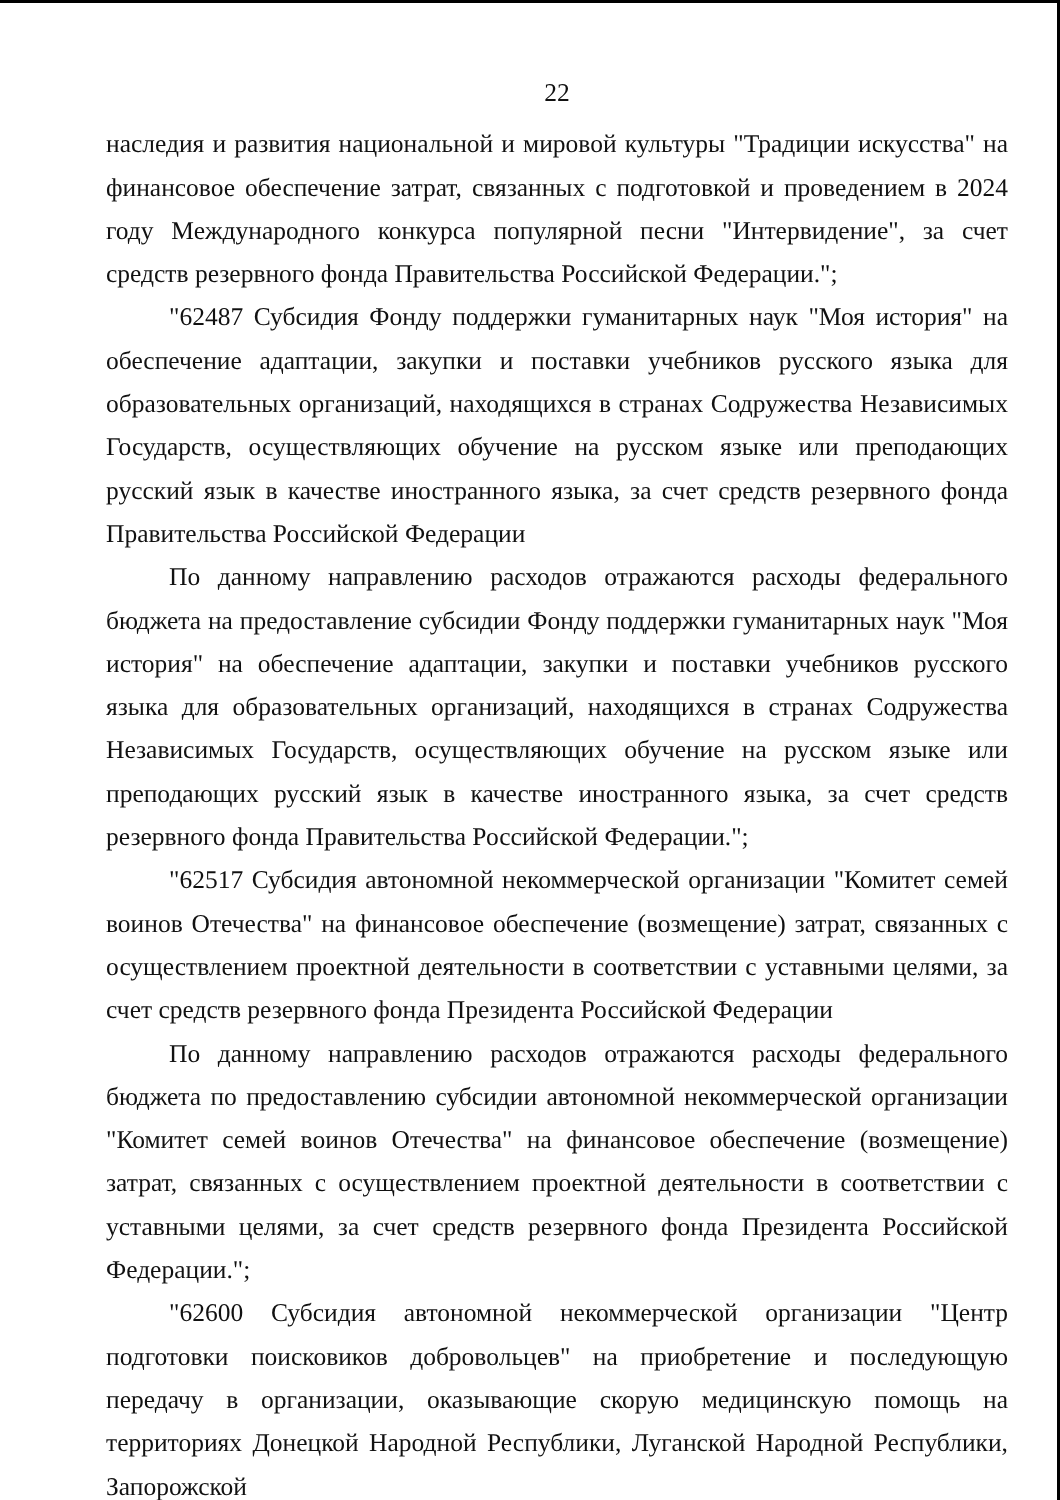22
наследия и развития национальной и мировой культуры "Традиции искусства" на финансовое обеспечение затрат, связанных с подготовкой и проведением в 2024 году Международного конкурса популярной песни "Интервидение", за счет средств резервного фонда Правительства Российской Федерации.";
"62487 Субсидия Фонду поддержки гуманитарных наук "Моя история" на обеспечение адаптации, закупки и поставки учебников русского языка для образовательных организаций, находящихся в странах Содружества Независимых Государств, осуществляющих обучение на русском языке или преподающих русский язык в качестве иностранного языка, за счет средств резервного фонда Правительства Российской Федерации
По данному направлению расходов отражаются расходы федерального бюджета на предоставление субсидии Фонду поддержки гуманитарных наук "Моя история" на обеспечение адаптации, закупки и поставки учебников русского языка для образовательных организаций, находящихся в странах Содружества Независимых Государств, осуществляющих обучение на русском языке или преподающих русский язык в качестве иностранного языка, за счет средств резервного фонда Правительства Российской Федерации.";
"62517 Субсидия автономной некоммерческой организации "Комитет семей воинов Отечества" на финансовое обеспечение (возмещение) затрат, связанных с осуществлением проектной деятельности в соответствии с уставными целями, за счет средств резервного фонда Президента Российской Федерации
По данному направлению расходов отражаются расходы федерального бюджета по предоставлению субсидии автономной некоммерческой организации "Комитет семей воинов Отечества" на финансовое обеспечение (возмещение) затрат, связанных с осуществлением проектной деятельности в соответствии с уставными целями, за счет средств резервного фонда Президента Российской Федерации.";
"62600 Субсидия автономной некоммерческой организации "Центр подготовки поисковиков добровольцев" на приобретение и последующую передачу в организации, оказывающие скорую медицинскую помощь на территориях Донецкой Народной Республики, Луганской Народной Республики, Запорожской